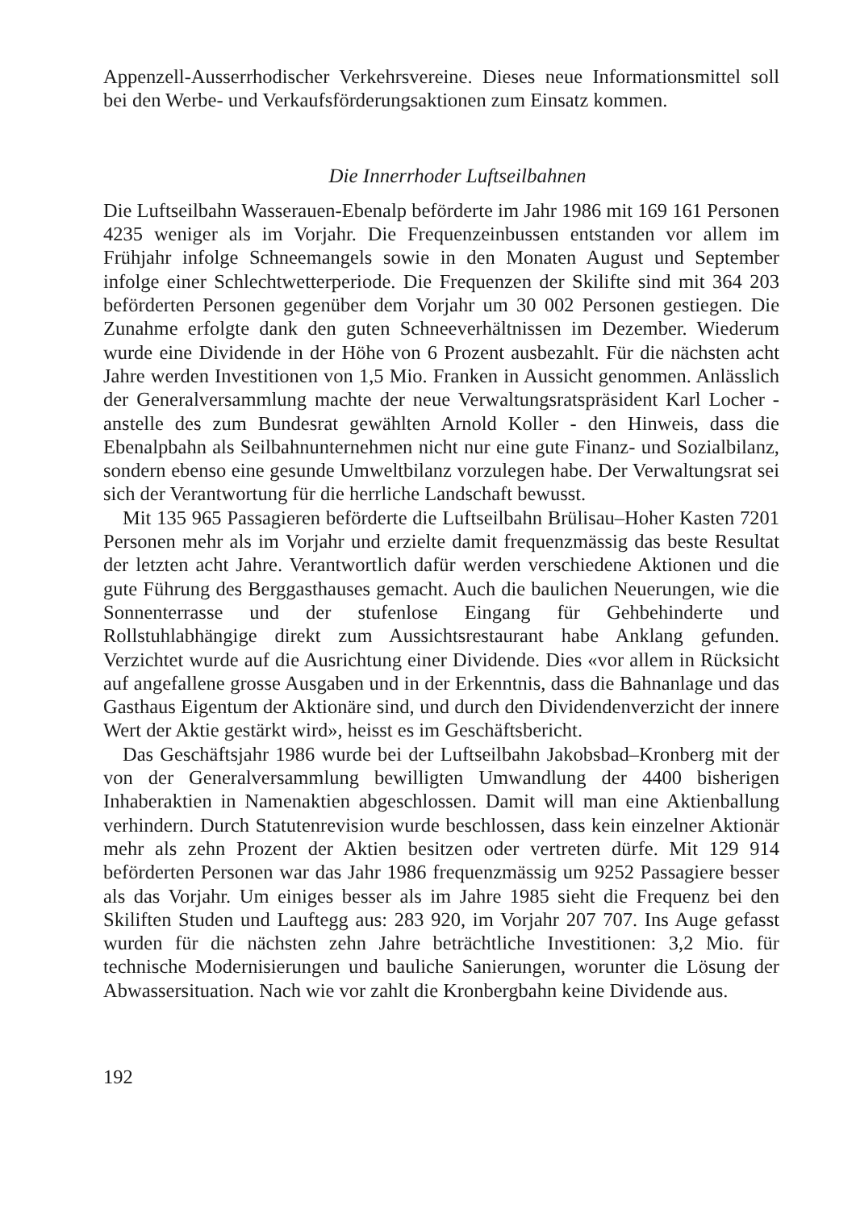Appenzell-Ausserrhodischer Verkehrsvereine. Dieses neue Informationsmittel soll bei den Werbe- und Verkaufsförderungsaktionen zum Einsatz kommen.
Die Innerrhoder Luftseilbahnen
Die Luftseilbahn Wasserauen-Ebenalp beförderte im Jahr 1986 mit 169 161 Personen 4235 weniger als im Vorjahr. Die Frequenzeinbussen entstanden vor allem im Frühjahr infolge Schneemangels sowie in den Monaten August und September infolge einer Schlechtwetterperiode. Die Frequenzen der Skilifte sind mit 364 203 beförderten Personen gegenüber dem Vorjahr um 30 002 Personen gestiegen. Die Zunahme erfolgte dank den guten Schneeverhältnissen im Dezember. Wiederum wurde eine Dividende in der Höhe von 6 Prozent ausbezahlt. Für die nächsten acht Jahre werden Investitionen von 1,5 Mio. Franken in Aussicht genommen. Anlässlich der Generalversammlung machte der neue Verwaltungsratspräsident Karl Locher - anstelle des zum Bundesrat gewählten Arnold Koller - den Hinweis, dass die Ebenalpbahn als Seilbahnunternehmen nicht nur eine gute Finanz- und Sozialbilanz, sondern ebenso eine gesunde Umweltbilanz vorzulegen habe. Der Verwaltungsrat sei sich der Verantwortung für die herrliche Landschaft bewusst.
Mit 135 965 Passagieren beförderte die Luftseilbahn Brülisau–Hoher Kasten 7201 Personen mehr als im Vorjahr und erzielte damit frequenzmässig das beste Resultat der letzten acht Jahre. Verantwortlich dafür werden verschiedene Aktionen und die gute Führung des Berggasthauses gemacht. Auch die baulichen Neuerungen, wie die Sonnenterrasse und der stufenlose Eingang für Gehbehinderte und Rollstuhlabhängige direkt zum Aussichtsrestaurant habe Anklang gefunden. Verzichtet wurde auf die Ausrichtung einer Dividende. Dies «vor allem in Rücksicht auf angefallene grosse Ausgaben und in der Erkenntnis, dass die Bahnanlage und das Gasthaus Eigentum der Aktionäre sind, und durch den Dividendenverzicht der innere Wert der Aktie gestärkt wird», heisst es im Geschäftsbericht.
Das Geschäftsjahr 1986 wurde bei der Luftseilbahn Jakobsbad–Kronberg mit der von der Generalversammlung bewilligten Umwandlung der 4400 bisherigen Inhaberaktien in Namenaktien abgeschlossen. Damit will man eine Aktienballung verhindern. Durch Statutenrevision wurde beschlossen, dass kein einzelner Aktionär mehr als zehn Prozent der Aktien besitzen oder vertreten dürfe. Mit 129 914 beförderten Personen war das Jahr 1986 frequenzmässig um 9252 Passagiere besser als das Vorjahr. Um einiges besser als im Jahre 1985 sieht die Frequenz bei den Skiliften Studen und Lauftegg aus: 283 920, im Vorjahr 207 707. Ins Auge gefasst wurden für die nächsten zehn Jahre beträchtliche Investitionen: 3,2 Mio. für technische Modernisierungen und bauliche Sanierungen, worunter die Lösung der Abwassersituation. Nach wie vor zahlt die Kronbergbahn keine Dividende aus.
192